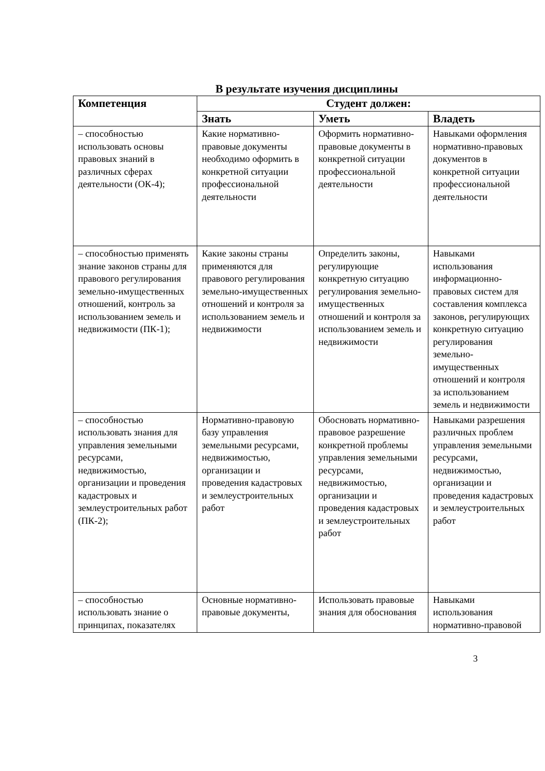В результате изучения дисциплины
| Компетенция | Студент должен: | | |
| --- | --- | --- | --- |
| | Знать | Уметь | Владеть |
| – способностью использовать основы правовых знаний в различных сферах деятельности (ОК-4); | Какие нормативно-правовые документы необходимо оформить в конкретной ситуации профессиональной деятельности | Оформить нормативно-правовые документы в конкретной ситуации профессиональной деятельности | Навыками оформления нормативно-правовых документов в конкретной ситуации профессиональной деятельности |
| – способностью применять знание законов страны для правового регулирования земельно-имущественных отношений, контроль за использованием земель и недвижимости (ПК-1); | Какие законы страны применяются для правового регулирования земельно-имущественных отношений и контроля за использованием земель и недвижимости | Определить законы, регулирующие конкретную ситуацию регулирования земельно-имущественных отношений и контроля за использованием земель и недвижимости | Навыками использования информационно-правовых систем для составления комплекса законов, регулирующих конкретную ситуацию регулирования земельно-имущественных отношений и контроля за использованием земель и недвижимости |
| – способностью использовать знания для управления земельными ресурсами, недвижимостью, организации и проведения кадастровых и землеустроительных работ (ПК-2); | Нормативно-правовую базу управления земельными ресурсами, недвижимостью, организации и проведения кадастровых и землеустроительных работ | Обосновать нормативно-правовое разрешение конкретной проблемы управления земельными ресурсами, недвижимостью, организации и проведения кадастровых и землеустроительных работ | Навыками разрешения различных проблем управления земельными ресурсами, недвижимостью, организации и проведения кадастровых и землеустроительных работ |
| – способностью использовать знание о принципах, показателях | Основные нормативно-правовые документы, | Использовать правовые знания для обоснования | Навыками использования нормативно-правовой |
3